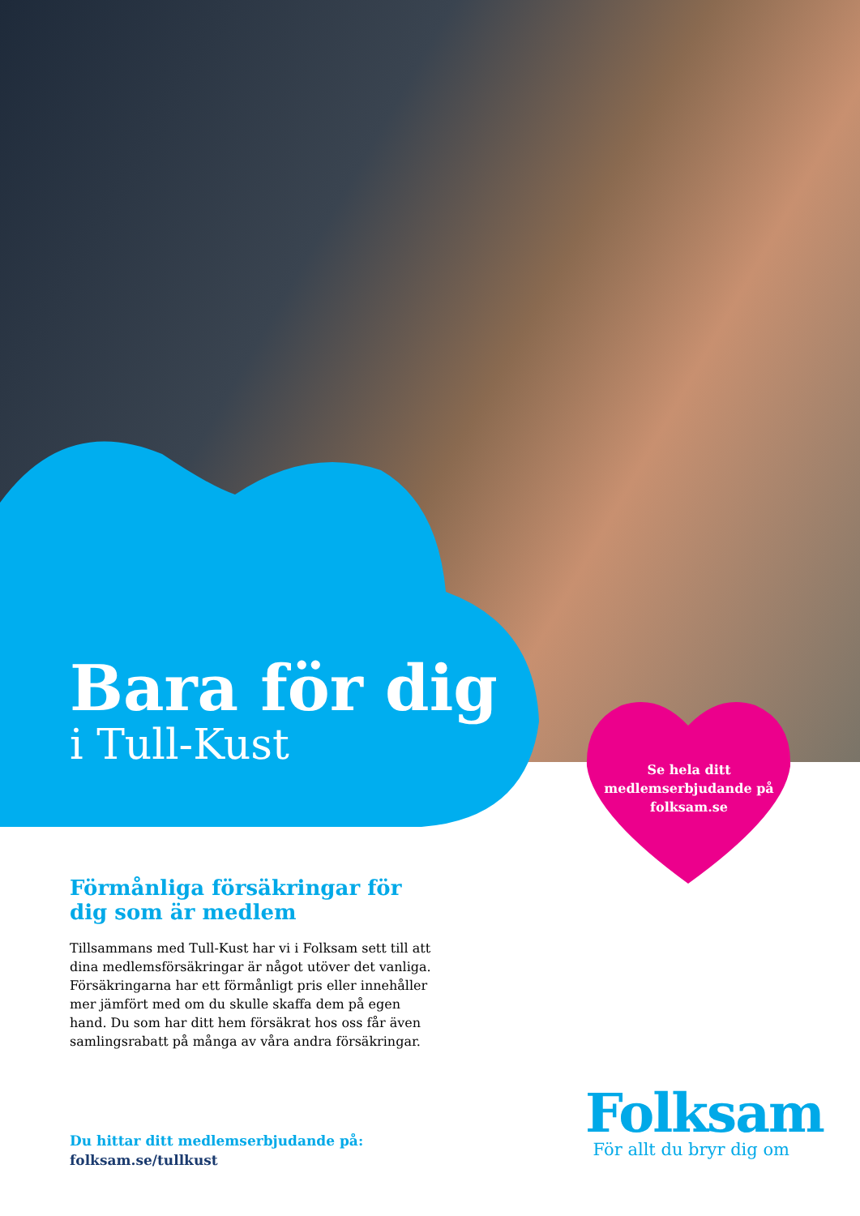Bara för dig
i Tull-Kust
Se hela ditt medlemserbjudande på folksam.se
Förmånliga försäkringar för dig som är medlem
Tillsammans med Tull-Kust har vi i Folksam sett till att dina medlemsförsäkringar är något utöver det vanliga. Försäkringarna har ett förmånligt pris eller innehåller mer jämfört med om du skulle skaffa dem på egen hand. Du som har ditt hem försäkrat hos oss får även samlingsrabatt på många av våra andra försäkringar.
Du hittar ditt medlemserbjudande på:
folksam.se/tullkust
Folksam
För allt du bryr dig om